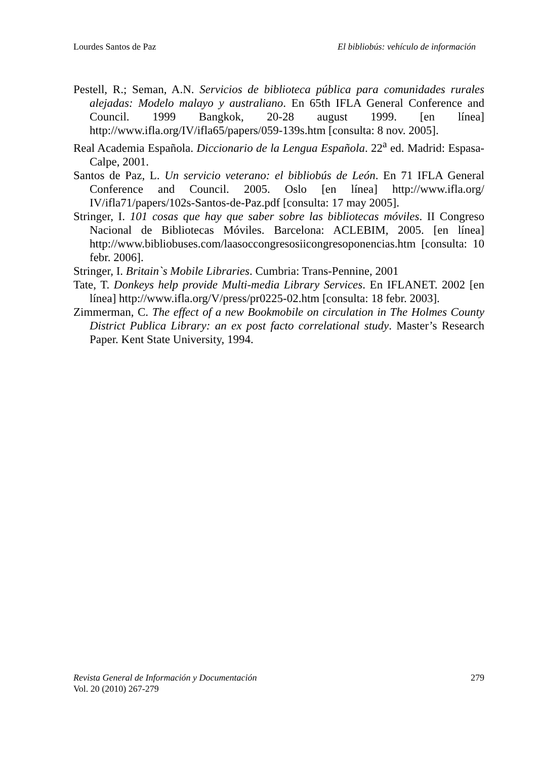Lourdes Santos de Paz El bibliobús: vehículo de información
Pestell, R.; Seman, A.N. Servicios de biblioteca pública para comunidades rurales alejadas: Modelo malayo y australiano. En 65th IFLA General Conference and Council. 1999 Bangkok, 20-28 august 1999. [en línea] http://www.ifla.org/IV/ifla65/papers/059-139s.htm [consulta: 8 nov. 2005].
Real Academia Española. Diccionario de la Lengua Española. 22<sup>a</sup> ed. Madrid: Espasa-Calpe, 2001.
Santos de Paz, L. Un servicio veterano: el bibliobús de León. En 71 IFLA General Conference and Council. 2005. Oslo [en línea] http://www.ifla.org/ IV/ifla71/papers/102s-Santos-de-Paz.pdf [consulta: 17 may 2005].
Stringer, I. 101 cosas que hay que saber sobre las bibliotecas móviles. II Congreso Nacional de Bibliotecas Móviles. Barcelona: ACLEBIM, 2005. [en línea] http://www.bibliobuses.com/laasoccongresosiicongresoponencias.htm [consulta: 10 febr. 2006].
Stringer, I. Britain`s Mobile Libraries. Cumbria: Trans-Pennine, 2001
Tate, T. Donkeys help provide Multi-media Library Services. En IFLANET. 2002 [en línea] http://www.ifla.org/V/press/pr0225-02.htm [consulta: 18 febr. 2003].
Zimmerman, C. The effect of a new Bookmobile on circulation in The Holmes County District Publica Library: an ex post facto correlational study. Master’s Research Paper. Kent State University, 1994.
Revista General de Información y Documentación 279
Vol. 20 (2010) 267-279